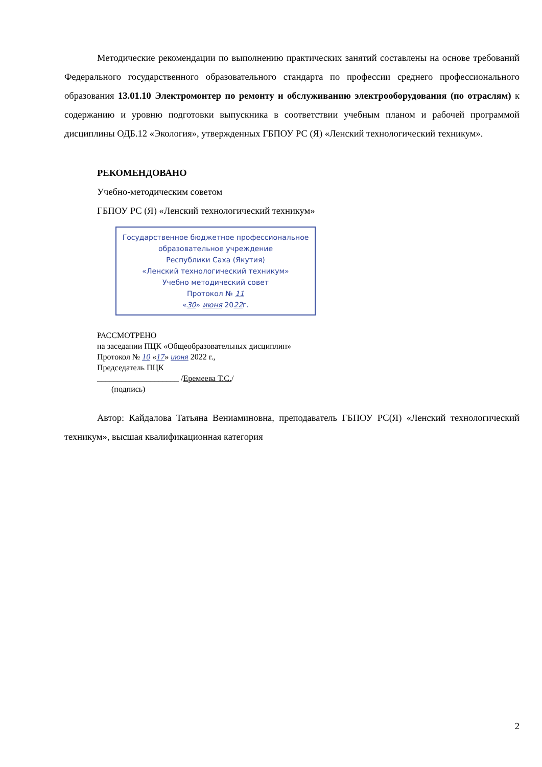Методические рекомендации по выполнению практических занятий составлены на основе требований Федерального государственного образовательного стандарта по профессии среднего профессионального образования 13.01.10 Электромонтер по ремонту и обслуживанию электрооборудования (по отраслям) к содержанию и уровню подготовки выпускника в соответствии учебным планом и рабочей программой дисциплины ОДБ.12 «Экология», утвержденных ГБПОУ РС (Я) «Ленский технологический техникум».
РЕКОМЕНДОВАНО
Учебно-методическим советом
ГБПОУ РС (Я) «Ленский технологический техникум»
Государственное бюджетное профессиональное образовательное учреждение
Республики Саха (Якутия)
«Ленский технологический техникум»
Учебно методический совет
Протокол № 11
«30» июня 2022г.
РАССМОТРЕНО
на заседании ПЦК «Общеобразовательных дисциплин»
Протокол № 10 «17» июня 2022 г.,
Председатель ПЦК
____________________ /Еремеева Т.С./
(подпись)
Автор: Кайдалова Татьяна Вениаминовна, преподаватель ГБПОУ РС(Я) «Ленский технологический техникум», высшая квалификационная категория
2